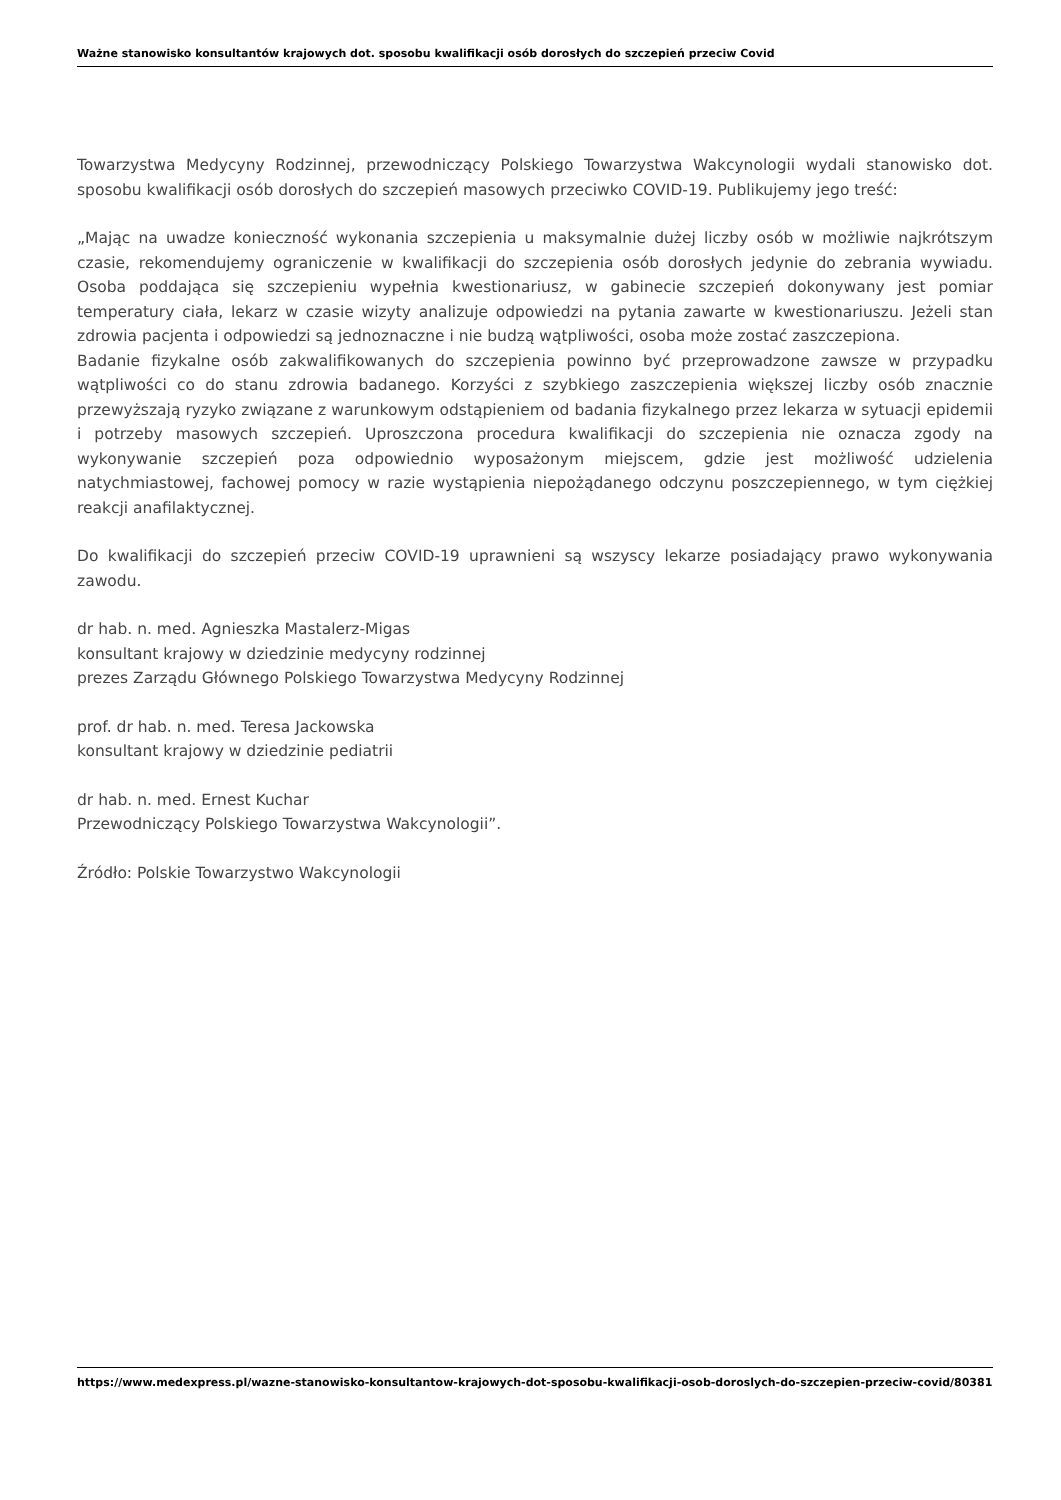Ważne stanowisko konsultantów krajowych dot. sposobu kwalifikacji osób dorosłych do szczepień przeciw Covid
Towarzystwa Medycyny Rodzinnej, przewodniczący Polskiego Towarzystwa Wakcynologii wydali stanowisko dot. sposobu kwalifikacji osób dorosłych do szczepień masowych przeciwko COVID-19. Publikujemy jego treść:
„Mając na uwadze konieczność wykonania szczepienia u maksymalnie dużej liczby osób w możliwie najkrótszym czasie, rekomendujemy ograniczenie w kwalifikacji do szczepienia osób dorosłych jedynie do zebrania wywiadu. Osoba poddająca się szczepieniu wypełnia kwestionariusz, w gabinecie szczepień dokonywany jest pomiar temperatury ciała, lekarz w czasie wizyty analizuje odpowiedzi na pytania zawarte w kwestionariuszu. Jeżeli stan zdrowia pacjenta i odpowiedzi są jednoznaczne i nie budzą wątpliwości, osoba może zostać zaszczepiona.
Badanie fizykalne osób zakwalifikowanych do szczepienia powinno być przeprowadzone zawsze w przypadku wątpliwości co do stanu zdrowia badanego. Korzyści z szybkiego zaszczepienia większej liczby osób znacznie przewyższają ryzyko związane z warunkowym odstąpieniem od badania fizykalnego przez lekarza w sytuacji epidemii i potrzeby masowych szczepień. Uproszczona procedura kwalifikacji do szczepienia nie oznacza zgody na wykonywanie szczepień poza odpowiednio wyposażonym miejscem, gdzie jest możliwość udzielenia natychmiastowej, fachowej pomocy w razie wystąpienia niepożądanego odczynu poszczepiennego, w tym ciężkiej reakcji anafilaktycznej.
Do kwalifikacji do szczepień przeciw COVID-19 uprawnieni są wszyscy lekarze posiadający prawo wykonywania zawodu.
dr hab. n. med. Agnieszka Mastalerz-Migas
konsultant krajowy w dziedzinie medycyny rodzinnej
prezes Zarządu Głównego Polskiego Towarzystwa Medycyny Rodzinnej
prof. dr hab. n. med. Teresa Jackowska
konsultant krajowy w dziedzinie pediatrii
dr hab. n. med. Ernest Kuchar
Przewodniczący Polskiego Towarzystwa Wakcynologii”.
Źródło: Polskie Towarzystwo Wakcynologii
https://www.medexpress.pl/wazne-stanowisko-konsultantow-krajowych-dot-sposobu-kwalifikacji-osob-doroslych-do-szczepien-przeciw-covid/80381